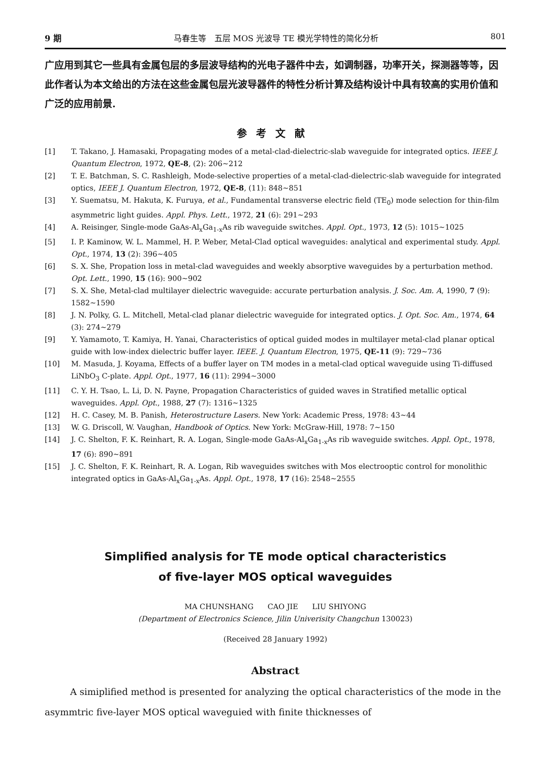9 期 马春生等　五层 MOS 光波导 TE 模光学特性的简化分析 801
广应用到其它一些具有金属包层的多层波导结构的光电子器件中去，如调制器，功率开关，探测器等等，因此作者认为本文给出的方法在这些金属包层光波导器件的特性分析计算及结构设计中具有较高的实用价值和广泛的应用前景.
参考文献
[1] T. Takano, J. Hamasaki, Propagating modes of a metal-clad-dielectric-slab waveguide for integrated optics. IEEE J. Quantum Electron, 1972, QE-8, (2): 206~212
[2] T. E. Batchman, S. C. Rashleigh, Mode-selective properties of a metal-clad-dielectric-slab waveguide for integrated optics, IEEE J. Quantum Electron, 1972, QE-8, (11): 848~851
[3] Y. Suematsu, M. Hakuta, K. Furuya, et al., Fundamental transverse electric field (TE<sub>0</sub>) mode selection for thin-film asymmetric light guides. Appl. Phys. Lett., 1972, 21 (6): 291~293
[4] A. Reisinger, Single-mode GaAs-Al<sub>x</sub>Ga<sub>1-x</sub>As rib waveguide switches. Appl. Opt., 1973, 12 (5): 1015~1025
[5] I. P. Kaminow, W. L. Mammel, H. P. Weber, Metal-Clad optical waveguides: analytical and experimental study. Appl. Opt., 1974, 13 (2): 396~405
[6] S. X. She, Propation loss in metal-clad waveguides and weekly absorptive waveguides by a perturbation method. Opt. Lett., 1990, 15 (16): 900~902
[7] S. X. She, Metal-clad multilayer dielectric waveguide: accurate perturbation analysis. J. Soc. Am. A, 1990, 7 (9): 1582~1590
[8] J. N. Polky, G. L. Mitchell, Metal-clad planar dielectric waveguide for integrated optics. J. Opt. Soc. Am., 1974, 64 (3): 274~279
[9] Y. Yamamoto, T. Kamiya, H. Yanai, Characteristics of optical guided modes in multilayer metal-clad planar optical guide with low-index dielectric buffer layer. IEEE. J. Quantum Electron, 1975, QE-11 (9): 729~736
[10] M. Masuda, J. Koyama, Effects of a buffer layer on TM modes in a metal-clad optical waveguide using Ti-diffused LiNbO<sub>3</sub> C-plate. Appl. Opt., 1977, 16 (11): 2994~3000
[11] C. Y. H. Tsao, L. Li, D. N. Payne, Propagation Characteristics of guided waves in Stratified metallic optical waveguides. Appl. Opt., 1988, 27 (7): 1316~1325
[12] H. C. Casey, M. B. Panish, Heterostructure Lasers. New York: Academic Press, 1978: 43~44
[13] W. G. Driscoll, W. Vaughan, Handbook of Optics. New York: McGraw-Hill, 1978: 7~150
[14] J. C. Shelton, F. K. Reinhart, R. A. Logan, Single-mode GaAs-Al<sub>x</sub>Ga<sub>1-x</sub>As rib waveguide switches. Appl. Opt., 1978, 17 (6): 890~891
[15] J. C. Shelton, F. K. Reinhart, R. A. Logan, Rib waveguides switches with Mos electrooptic control for monolithic integrated optics in GaAs-Al<sub>x</sub>Ga<sub>1-x</sub>As. Appl. Opt., 1978, 17 (16): 2548~2555
Simplified analysis for TE mode optical characteristics
of five-layer MOS optical waveguides
MA CHUNSHANG CAO JIE LIU SHIYONG
(Department of Electronics Science, Jilin Univerisity Changchun 130023)
(Received 28 January 1992)
Abstract
A simiplified method is presented for analyzing the optical characteristics of the mode in the asymmtric five-layer MOS optical waveguied with finite thicknesses of